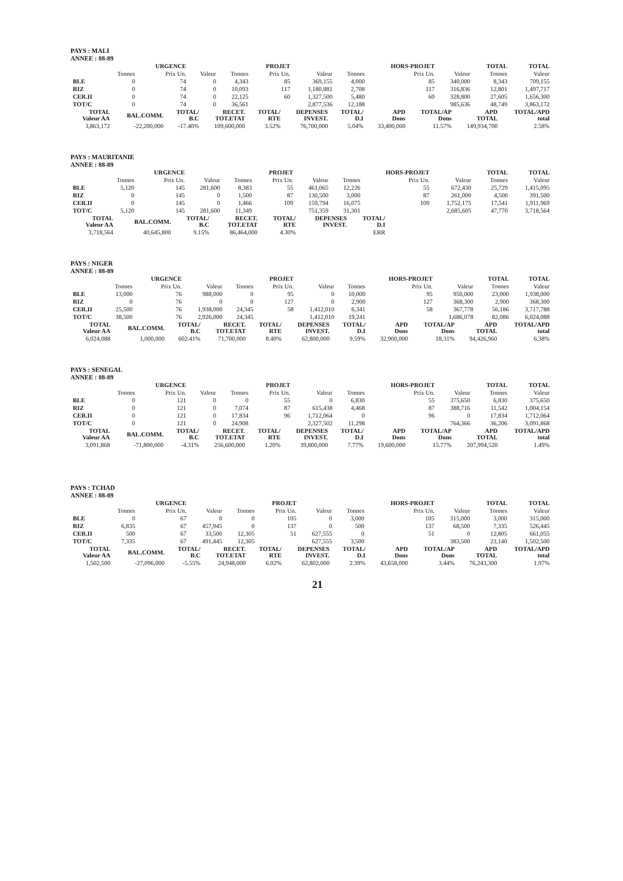PAYS : MALI
ANNEE : 88-89
| | | URGENCE | | | PROJET | | | HORS-PROJET | | TOTAL | TOTAL |
| --- | --- | --- | --- | --- | --- | --- | --- | --- | --- | --- | --- |
| | Tonnes | Prix Un. | Valeur | Tonnes | Prix Un. | Valeur | Tonnes | Prix Un. | Valeur | Tonnes | Valeur |
| BLE | 0 | 74 | 0 | 4,343 | 85 | 369,155 | 4,000 | 85 | 340,000 | 8,343 | 709,155 |
| RIZ | 0 | 74 | 0 | 10,093 | 117 | 1,180,881 | 2,708 | 117 | 316,836 | 12,801 | 1,497,717 |
| CER.II | 0 | 74 | 0 | 22,125 | 60 | 1,327,500 | 5,480 | 60 | 328,800 | 27,605 | 1,656,300 |
| TOT/C | 0 | 74 | 0 | 36,561 | | 2,877,536 | 12,188 | | 985,636 | 48,749 | 3,863,172 |
| TOTAL Valeur AA | BAL.COMM. | TOTAL/ B.C | RECET. TOT.ETAT | TOTAL/ RTE | DEPENSES INVEST. | TOTAL/ D.I | APD Dons | TOTAL/AP Dons | APD TOTAL | TOTAL/APD total |
| --- | --- | --- | --- | --- | --- | --- | --- | --- | --- | --- |
| 3,863,172 | -22,200,000 | -17.40% | 109,600,000 | 3.52% | 76,700,000 | 5.04% | 33,400,000 | 11.57% | 149,934,700 | 2.58% |
PAYS : MAURITANIE
ANNEE : 88-89
| | | URGENCE | | | PROJET | | | HORS-PROJET | | TOTAL | TOTAL |
| --- | --- | --- | --- | --- | --- | --- | --- | --- | --- | --- | --- |
| | Tonnes | Prix Un. | Valeur | Tonnes | Prix Un. | Valeur | Tonnes | Prix Un. | Valeur | Tonnes | Valeur |
| BLE | 5,120 | 145 | 281,600 | 8,383 | 55 | 461,065 | 12,226 | 55 | 672,430 | 25,729 | 1,415,095 |
| RIZ | 0 | 145 | 0 | 1,500 | 87 | 130,500 | 3,000 | 87 | 261,000 | 4,500 | 391,500 |
| CER.II | 0 | 145 | 0 | 1,466 | 109 | 159,794 | 16,075 | 109 | 1,752,175 | 17,541 | 1,911,969 |
| TOT/C | 5,120 | 145 | 281,600 | 11,349 | | 751,359 | 31,301 | | 2,685,605 | 47,770 | 3,718,564 |
| TOTAL Valeur AA | BAL.COMM. | TOTAL/ B.C | RECET. TOT.ETAT | TOTAL/ RTE | DEPENSES INVEST. | TOTAL/ D.I |
| --- | --- | --- | --- | --- | --- | --- |
| 3,718,564 | 40,645,800 | 9.15% | 86,464,000 | 4.30% | | ERR |
PAYS : NIGER
ANNEE : 88-89
| | | URGENCE | | | PROJET | | | HORS-PROJET | | TOTAL | TOTAL |
| --- | --- | --- | --- | --- | --- | --- | --- | --- | --- | --- | --- |
| | Tonnes | Prix Un. | Valeur | Tonnes | Prix Un. | Valeur | Tonnes | Prix Un. | Valeur | Tonnes | Valeur |
| BLE | 13,000 | 76 | 988,000 | 0 | 95 | 0 | 10,000 | 95 | 950,000 | 23,000 | 1,938,000 |
| RIZ | 0 | 76 | 0 | 0 | 127 | 0 | 2,900 | 127 | 368,300 | 2,900 | 368,300 |
| CER.II | 25,500 | 76 | 1,938,000 | 24,345 | 58 | 1,412,010 | 6,341 | 58 | 367,778 | 56,186 | 3,717,788 |
| TOT/C | 38,500 | 76 | 2,926,000 | 24,345 | | 1,412,010 | 19,241 | | 1,686,078 | 82,086 | 6,024,088 |
| TOTAL Valeur AA | BAL.COMM. | TOTAL/ B.C | RECET. TOT.ETAT | TOTAL/ RTE | DEPENSES INVEST. | TOTAL/ D.I | APD Dons | TOTAL/AP Dons | APD TOTAL | TOTAL/APD total |
| --- | --- | --- | --- | --- | --- | --- | --- | --- | --- | --- |
| 6,024,088 | 1,000,000 | 602.41% | 71,700,000 | 8.40% | 62,800,000 | 9.59% | 32,900,000 | 18.31% | 94,426,960 | 6.38% |
PAYS : SENEGAL
ANNEE : 88-89
| | | URGENCE | | | PROJET | | | HORS-PROJET | | TOTAL | TOTAL |
| --- | --- | --- | --- | --- | --- | --- | --- | --- | --- | --- | --- |
| | Tonnes | Prix Un. | Valeur | Tonnes | Prix Un. | Valeur | Tonnes | Prix Un. | Valeur | Tonnes | Valeur |
| BLE | 0 | 121 | 0 | 0 | 55 | 0 | 6,830 | 55 | 375,650 | 6,830 | 375,650 |
| RIZ | 0 | 121 | 0 | 7,074 | 87 | 615,438 | 4,468 | 87 | 388,716 | 11,542 | 1,004,154 |
| CER.II | 0 | 121 | 0 | 17,834 | 96 | 1,712,064 | 0 | 96 | 0 | 17,834 | 1,712,064 |
| TOT/C | 0 | 121 | 0 | 24,908 | | 2,327,502 | 11,298 | | 764,366 | 36,206 | 3,091,868 |
| TOTAL Valeur AA | BAL.COMM. | TOTAL/ B.C | RECET. TOT.ETAT | TOTAL/ RTE | DEPENSES INVEST. | TOTAL/ D.I | APD Dons | TOTAL/AP Dons | APD TOTAL | TOTAL/APD total |
| --- | --- | --- | --- | --- | --- | --- | --- | --- | --- | --- |
| 3,091,868 | -71,800,000 | -4.31% | 256,600,000 | 1.20% | 39,800,000 | 7.77% | 19,600,000 | 15.77% | 207,994,520 | 1.49% |
PAYS : TCHAD
ANNEE : 88-89
| | | URGENCE | | | PROJET | | | HORS-PROJET | | TOTAL | TOTAL |
| --- | --- | --- | --- | --- | --- | --- | --- | --- | --- | --- | --- |
| | Tonnes | Prix Un. | Valeur | Tonnes | Prix Un. | Valeur | Tonnes | Prix Un. | Valeur | Tonnes | Valeur |
| BLE | 0 | 67 | 0 | 0 | 105 | 0 | 3,000 | 105 | 315,000 | 3,000 | 315,000 |
| RIZ | 6,835 | 67 | 457,945 | 0 | 137 | 0 | 500 | 137 | 68,500 | 7,335 | 526,445 |
| CER.II | 500 | 67 | 33,500 | 12,305 | 51 | 627,555 | 0 | 51 | 0 | 12,805 | 661,055 |
| TOT/C | 7,335 | 67 | 491,445 | 12,305 | | 627,555 | 3,500 | | 383,500 | 23,140 | 1,502,500 |
| TOTAL Valeur AA | BAL.COMM. | TOTAL/ B.C | RECET. TOT.ETAT | TOTAL/ RTE | DEPENSES INVEST. | TOTAL/ D.I | APD Dons | TOTAL/AP Dons | APD TOTAL | TOTAL/APD total |
| --- | --- | --- | --- | --- | --- | --- | --- | --- | --- | --- |
| 1,502,500 | -27,096,000 | -5.55% | 24,948,000 | 6.02% | 62,802,000 | 2.39% | 43,658,000 | 3.44% | 76,243,300 | 1.97% |
21